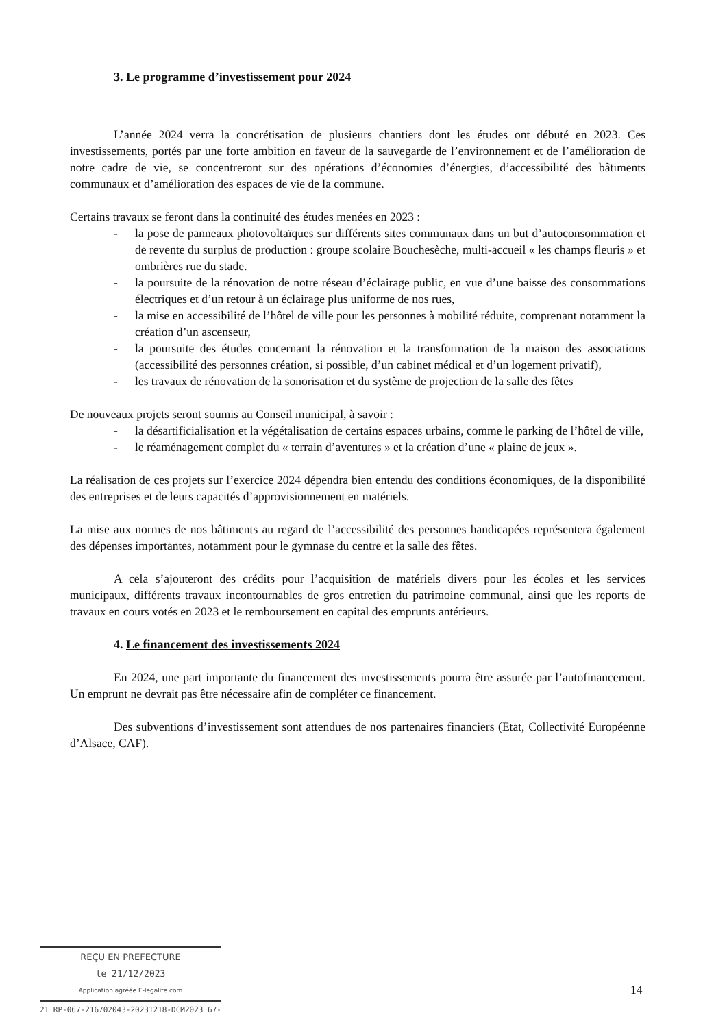3. Le programme d’investissement pour 2024
L’année 2024 verra la concrétisation de plusieurs chantiers dont les études ont débuté en 2023. Ces investissements, portés par une forte ambition en faveur de la sauvegarde de l’environnement et de l’amélioration de notre cadre de vie, se concentreront sur des opérations d’économies d’énergies, d’accessibilité des bâtiments communaux et d’amélioration des espaces de vie de la commune.
Certains travaux se feront dans la continuité des études menées en 2023 :
- la pose de panneaux photovoltaïques sur différents sites communaux dans un but d’autoconsommation et de revente du surplus de production : groupe scolaire Bouchesèche, multi-accueil « les champs fleuris » et ombrières rue du stade.
- la poursuite de la rénovation de notre réseau d’éclairage public, en vue d’une baisse des consommations électriques et d’un retour à un éclairage plus uniforme de nos rues,
- la mise en accessibilité de l’hôtel de ville pour les personnes à mobilité réduite, comprenant notamment la création d’un ascenseur,
- la poursuite des études concernant la rénovation et la transformation de la maison des associations (accessibilité des personnes création, si possible, d’un cabinet médical et d’un logement privatif),
- les travaux de rénovation de la sonorisation et du système de projection de la salle des fêtes
De nouveaux projets seront soumis au Conseil municipal, à savoir :
- la désartificialisation et la végétalisation de certains espaces urbains, comme le parking de l’hôtel de ville,
- le réaménagement complet du « terrain d’aventures » et la création d’une « plaine de jeux ».
La réalisation de ces projets sur l’exercice 2024 dépendra bien entendu des conditions économiques, de la disponibilité des entreprises et de leurs capacités d’approvisionnement en matériels.
La mise aux normes de nos bâtiments au regard de l’accessibilité des personnes handicapées représentera également des dépenses importantes, notamment pour le gymnase du centre et la salle des fêtes.
A cela s’ajouteront des crédits pour l’acquisition de matériels divers pour les écoles et les services municipaux, différents travaux incontournables de gros entretien du patrimoine communal, ainsi que les reports de travaux en cours votés en 2023 et le remboursement en capital des emprunts antérieurs.
4. Le financement des investissements 2024
En 2024, une part importante du financement des investissements pourra être assurée par l’autofinancement. Un emprunt ne devrait pas être nécessaire afin de compléter ce financement.
Des subventions d’investissement sont attendues de nos partenaires financiers (Etat, Collectivité Européenne d’Alsace, CAF).
REÇU EN PREFECTURE
le 21/12/2023
Application agréée E-legalite.com
21_RP-067-216702043-20231218-DCM2023_67-
14